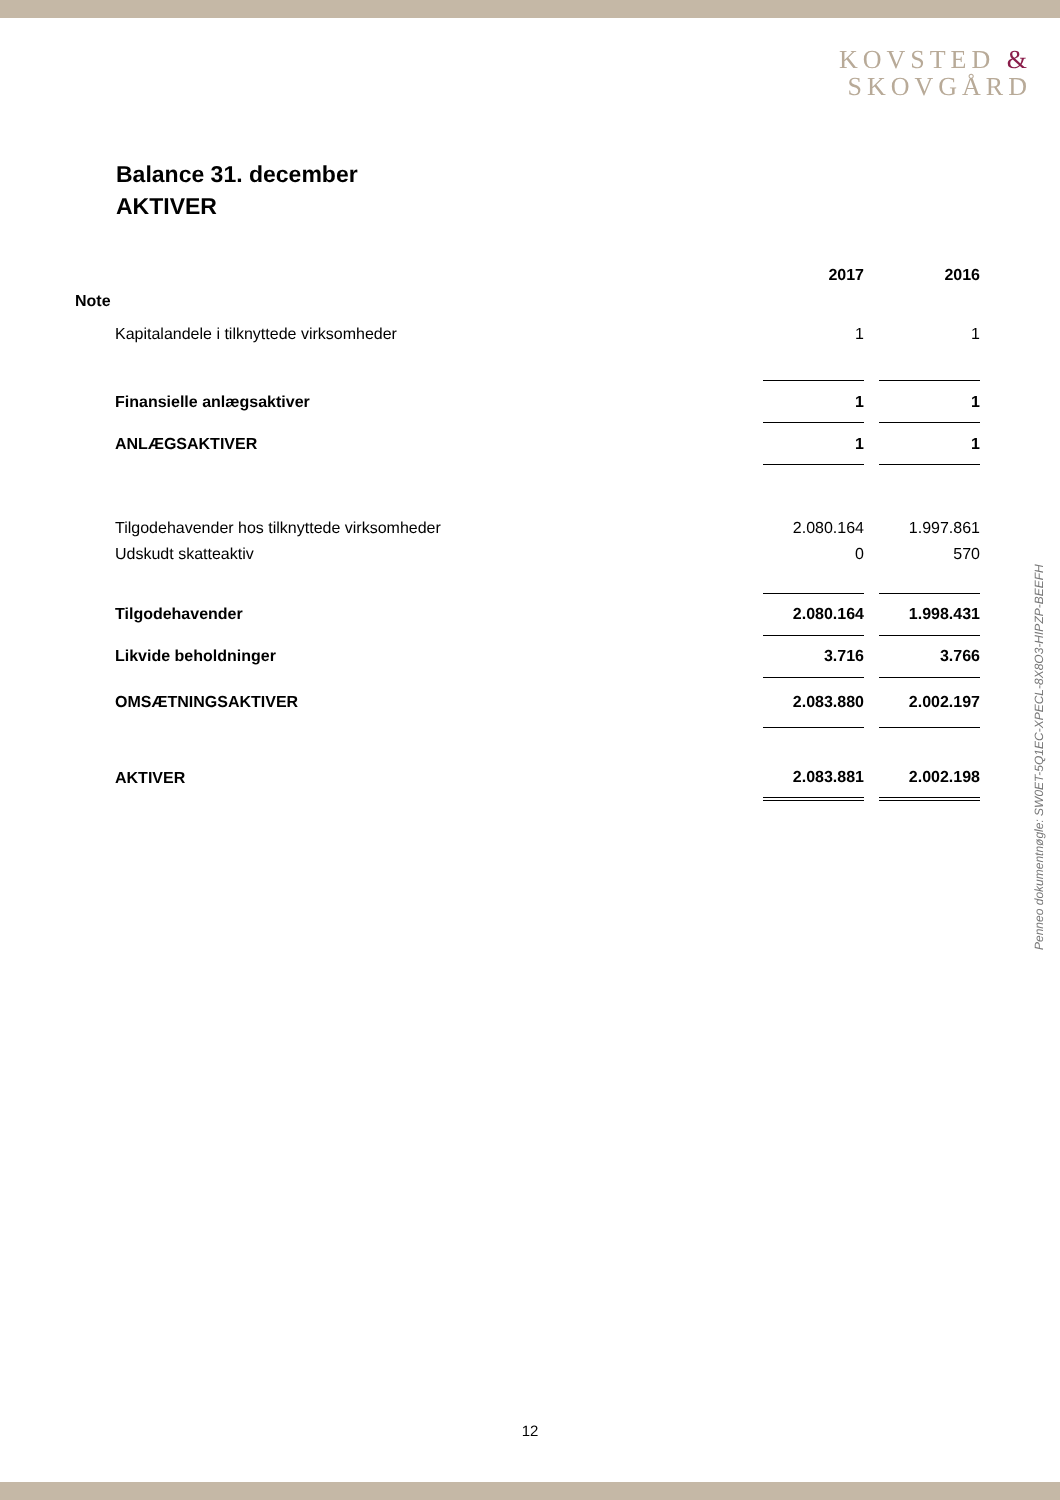KOVSTED &
SKOVGÅRD
Balance 31. december
AKTIVER
| | | 2017 | | 2016 |
| --- | --- | --- | --- | --- |
| Note | | | | |
| | Kapitalandele i tilknyttede virksomheder | 1 | | 1 |
| | Finansielle anlægsaktiver | 1 | | 1 |
| | ANLÆGSAKTIVER | 1 | | 1 |
| | Tilgodehavender hos tilknyttede virksomheder | 2.080.164 | | 1.997.861 |
| | Udskudt skatteaktiv | 0 | | 570 |
| | Tilgodehavender | 2.080.164 | | 1.998.431 |
| | Likvide beholdninger | 3.716 | | 3.766 |
| | OMSÆTNINGSAKTIVER | 2.083.880 | | 2.002.197 |
| | AKTIVER | 2.083.881 | | 2.002.198 |
Penneo dokumentnøgle: SW0ET-5Q1EC-XPECL-8X8O3-HIPZP-BEEFH
12